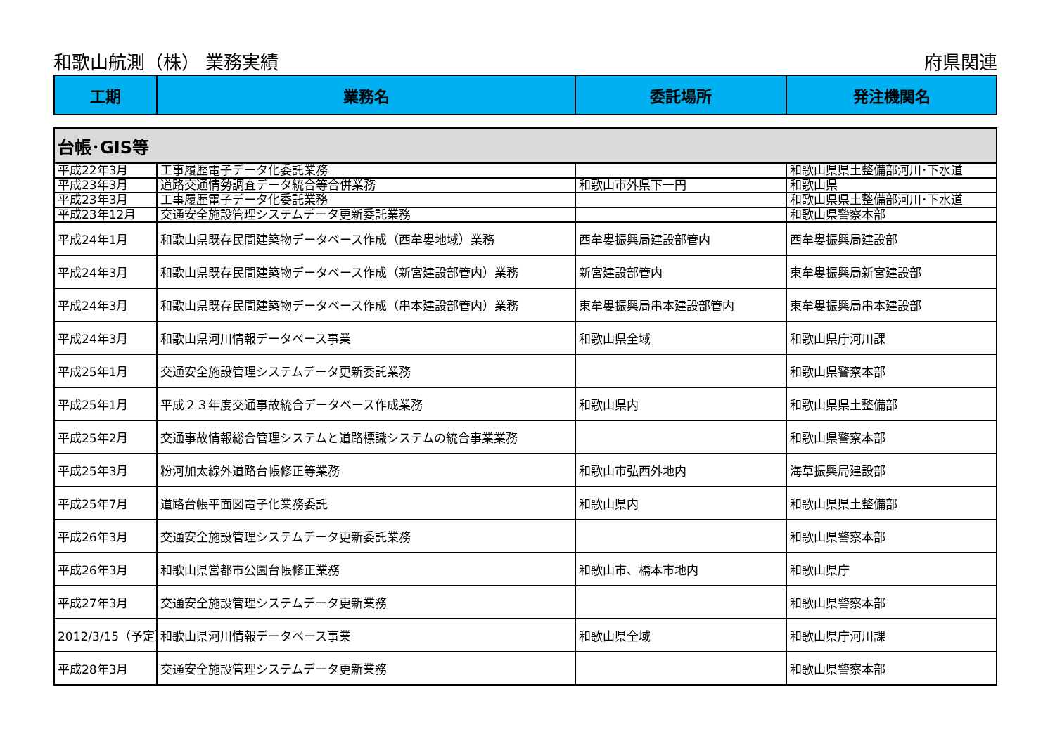和歌山航測（株） 業務実績 府県関連
| 工期 | 業務名 | 委託場所 | 発注機関名 |
| --- | --- | --- | --- |
| 台帳･GIS等 | | | |
| 平成22年3月 | 工事履歴電子データ化委託業務 | | 和歌山県県土整備部河川･下水道 |
| 平成23年3月 | 道路交通情勢調査データ統合等合併業務 | 和歌山市外県下一円 | 和歌山県 |
| 平成23年3月 | 工事履歴電子データ化委託業務 | | 和歌山県県土整備部河川･下水道 |
| 平成23年12月 | 交通安全施設管理システムデータ更新委託業務 | | 和歌山県警察本部 |
| 平成24年1月 | 和歌山県既存民間建築物データベース作成（西牟婁地域）業務 | 西牟婁振興局建設部管内 | 西牟婁振興局建設部 |
| 平成24年3月 | 和歌山県既存民間建築物データベース作成（新宮建設部管内）業務 | 新宮建設部管内 | 東牟婁振興局新宮建設部 |
| 平成24年3月 | 和歌山県既存民間建築物データベース作成（串本建設部管内）業務 | 東牟婁振興局串本建設部管内 | 東牟婁振興局串本建設部 |
| 平成24年3月 | 和歌山県河川情報データベース事業 | 和歌山県全域 | 和歌山県庁河川課 |
| 平成25年1月 | 交通安全施設管理システムデータ更新委託業務 | | 和歌山県警察本部 |
| 平成25年1月 | 平成２３年度交通事故統合データベース作成業務 | 和歌山県内 | 和歌山県県土整備部 |
| 平成25年2月 | 交通事故情報総合管理システムと道路標識システムの統合事業業務 | | 和歌山県警察本部 |
| 平成25年3月 | 粉河加太線外道路台帳修正等業務 | 和歌山市弘西外地内 | 海草振興局建設部 |
| 平成25年7月 | 道路台帳平面図電子化業務委託 | 和歌山県内 | 和歌山県県土整備部 |
| 平成26年3月 | 交通安全施設管理システムデータ更新委託業務 | | 和歌山県警察本部 |
| 平成26年3月 | 和歌山県営都市公園台帳修正業務 | 和歌山市、橋本市地内 | 和歌山県庁 |
| 平成27年3月 | 交通安全施設管理システムデータ更新業務 | | 和歌山県警察本部 |
| 2012/3/15（予定） | 和歌山県河川情報データベース事業 | 和歌山県全域 | 和歌山県庁河川課 |
| 平成28年3月 | 交通安全施設管理システムデータ更新業務 | | 和歌山県警察本部 |